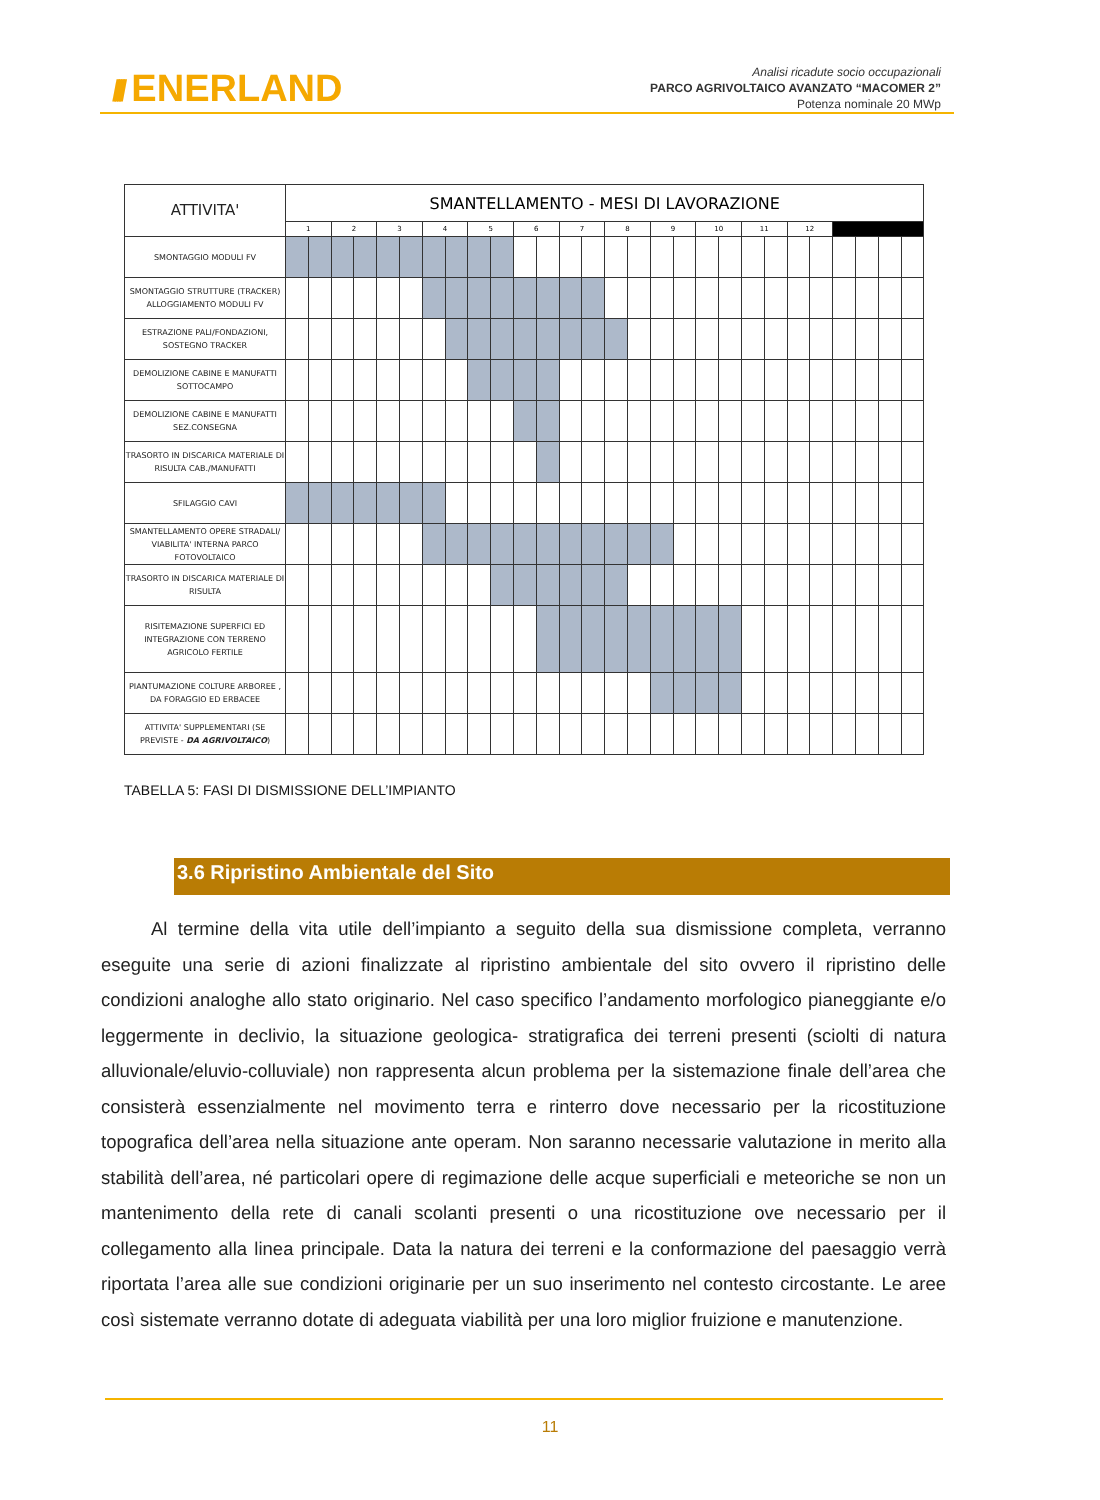//// ENERLAND
Analisi ricadute socio occupazionali
PARCO AGRIVOLTAICO AVANZATO “MACOMER 2”
Potenza nominale 20 MWp
| ATTIVITA' | SMANTELLAMENTO - MESI DI LAVORAZIONE | | | | | | | | | | | | | | | | | | | | | | | | | | | |
| | 1 | | 2 | | 3 | | 4 | | 5 | | 6 | | 7 | | 8 | | 9 | | 10 | | 11 | | 12 | | | | | |
| SMONTAGGIO MODULI FV | | | | | | | | | | | | | | | | | | | | | | | | | | | | |
| SMONTAGGIO STRUTTURE (TRACKER) ALLOGGIAMENTO MODULI FV | | | | | | | | | | | | | | | | | | | | | | | | | | | | |
| ESTRAZIONE PALI/FONDAZIONI, SOSTEGNO TRACKER | | | | | | | | | | | | | | | | | | | | | | | | | | | | |
| DEMOLIZIONE CABINE E MANUFATTI SOTTOCAMPO | | | | | | | | | | | | | | | | | | | | | | | | | | | | |
| DEMOLIZIONE CABINE E MANUFATTI SEZ.CONSEGNA | | | | | | | | | | | | | | | | | | | | | | | | | | | | |
| TRASORTO IN DISCARICA MATERIALE DI RISULTA CAB./MANUFATTI | | | | | | | | | | | | | | | | | | | | | | | | | | | | |
| SFILAGGIO CAVI | | | | | | | | | | | | | | | | | | | | | | | | | | | | |
| SMANTELLAMENTO OPERE STRADALI/ VIABILITA' INTERNA PARCO FOTOVOLTAICO | | | | | | | | | | | | | | | | | | | | | | | | | | | | |
| TRASORTO IN DISCARICA MATERIALE DI RISULTA | | | | | | | | | | | | | | | | | | | | | | | | | | | | |
| RISITEMAZIONE SUPERFICI ED INTEGRAZIONE CON TERRENO AGRICOLO FERTILE | | | | | | | | | | | | | | | | | | | | | | | | | | | | |
| PIANTUMAZIONE COLTURE ARBOREE , DA FORAGGIO ED ERBACEE | | | | | | | | | | | | | | | | | | | | | | | | | | | | |
| ATTIVITA' SUPPLEMENTARI (SE PREVISTE - DA AGRIVOLTAICO ) | | | | | | | | | | | | | | | | | | | | | | | | | | | | |
TABELLA 5: FASI DI DISMISSIONE DELL’IMPIANTO
3.6 Ripristino Ambientale del Sito
Al termine della vita utile dell’impianto a seguito della sua dismissione completa, verranno eseguite una serie di azioni finalizzate al ripristino ambientale del sito ovvero il ripristino delle condizioni analoghe allo stato originario. Nel caso specifico l’andamento morfologico pianeggiante e/o leggermente in declivio, la situazione geologica- stratigrafica dei terreni presenti (sciolti di natura alluvionale/eluvio-colluviale) non rappresenta alcun problema per la sistemazione finale dell’area che consisterà essenzialmente nel movimento terra e rinterro dove necessario per la ricostituzione topografica dell’area nella situazione ante operam. Non saranno necessarie valutazione in merito alla stabilità dell’area, né particolari opere di regimazione delle acque superficiali e meteoriche se non un mantenimento della rete di canali scolanti presenti o una ricostituzione ove necessario per il collegamento alla linea principale. Data la natura dei terreni e la conformazione del paesaggio verrà riportata l’area alle sue condizioni originarie per un suo inserimento nel contesto circostante. Le aree così sistemate verranno dotate di adeguata viabilità per una loro miglior fruizione e manutenzione.
11